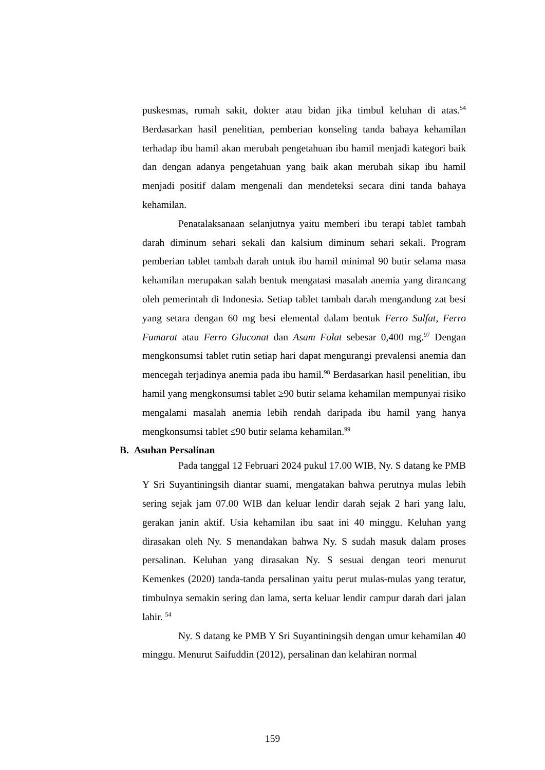puskesmas, rumah sakit, dokter atau bidan jika timbul keluhan di atas.<sup>54</sup> Berdasarkan hasil penelitian, pemberian konseling tanda bahaya kehamilan terhadap ibu hamil akan merubah pengetahuan ibu hamil menjadi kategori baik dan dengan adanya pengetahuan yang baik akan merubah sikap ibu hamil menjadi positif dalam mengenali dan mendeteksi secara dini tanda bahaya kehamilan.
Penatalaksanaan selanjutnya yaitu memberi ibu terapi tablet tambah darah diminum sehari sekali dan kalsium diminum sehari sekali. Program pemberian tablet tambah darah untuk ibu hamil minimal 90 butir selama masa kehamilan merupakan salah bentuk mengatasi masalah anemia yang dirancang oleh pemerintah di Indonesia. Setiap tablet tambah darah mengandung zat besi yang setara dengan 60 mg besi elemental dalam bentuk Ferro Sulfat, Ferro Fumarat atau Ferro Gluconat dan Asam Folat sebesar 0,400 mg.<sup>97</sup> Dengan mengkonsumsi tablet rutin setiap hari dapat mengurangi prevalensi anemia dan mencegah terjadinya anemia pada ibu hamil.<sup>98</sup> Berdasarkan hasil penelitian, ibu hamil yang mengkonsumsi tablet ≥90 butir selama kehamilan mempunyai risiko mengalami masalah anemia lebih rendah daripada ibu hamil yang hanya mengkonsumsi tablet ≤90 butir selama kehamilan.<sup>99</sup>
B. Asuhan Persalinan
Pada tanggal 12 Februari 2024 pukul 17.00 WIB, Ny. S datang ke PMB Y Sri Suyantiningsih diantar suami, mengatakan bahwa perutnya mulas lebih sering sejak jam 07.00 WIB dan keluar lendir darah sejak 2 hari yang lalu, gerakan janin aktif. Usia kehamilan ibu saat ini 40 minggu. Keluhan yang dirasakan oleh Ny. S menandakan bahwa Ny. S sudah masuk dalam proses persalinan. Keluhan yang dirasakan Ny. S sesuai dengan teori menurut Kemenkes (2020) tanda-tanda persalinan yaitu perut mulas-mulas yang teratur, timbulnya semakin sering dan lama, serta keluar lendir campur darah dari jalan lahir. <sup>54</sup>
Ny. S datang ke PMB Y Sri Suyantiningsih dengan umur kehamilan 40 minggu. Menurut Saifuddin (2012), persalinan dan kelahiran normal
159